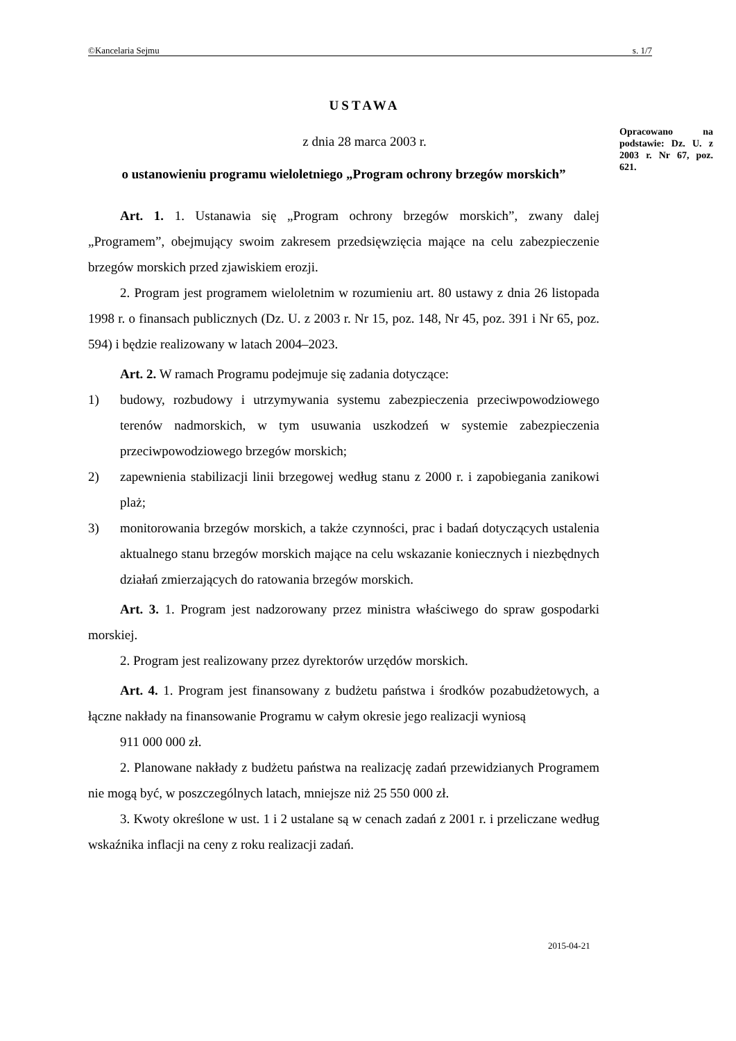©Kancelaria Sejmu s. 1/7
USTAWA
z dnia 28 marca 2003 r.
o ustanowieniu programu wieloletniego „Program ochrony brzegów morskich”
Opracowano na podstawie: Dz. U. z 2003 r. Nr 67, poz. 621.
Art. 1. 1. Ustanawia się „Program ochrony brzegów morskich”, zwany dalej „Programem”, obejmujący swoim zakresem przedsięwzięcia mające na celu zabezpieczenie brzegów morskich przed zjawiskiem erozji.
2. Program jest programem wieloletnim w rozumieniu art. 80 ustawy z dnia 26 listopada 1998 r. o finansach publicznych (Dz. U. z 2003 r. Nr 15, poz. 148, Nr 45, poz. 391 i Nr 65, poz. 594) i będzie realizowany w latach 2004–2023.
Art. 2. W ramach Programu podejmuje się zadania dotyczące:
1) budowy, rozbudowy i utrzymywania systemu zabezpieczenia przeciwpowodziowego terenów nadmorskich, w tym usuwania uszkodzeń w systemie zabezpieczenia przeciwpowodziowego brzegów morskich;
2) zapewnienia stabilizacji linii brzegowej według stanu z 2000 r. i zapobiegania zanikowi plaż;
3) monitorowania brzegów morskich, a także czynności, prac i badań dotyczących ustalenia aktualnego stanu brzegów morskich mające na celu wskazanie koniecznych i niezbędnych działań zmierzających do ratowania brzegów morskich.
Art. 3. 1. Program jest nadzorowany przez ministra właściwego do spraw gospodarki morskiej.
2. Program jest realizowany przez dyrektorów urzędów morskich.
Art. 4. 1. Program jest finansowany z budżetu państwa i środków pozabudżetowych, a łączne nakłady na finansowanie Programu w całym okresie jego realizacji wyniosą
911 000 000 zł.
2. Planowane nakłady z budżetu państwa na realizację zadań przewidzianych Programem nie mogą być, w poszczególnych latach, mniejsze niż 25 550 000 zł.
3. Kwoty określone w ust. 1 i 2 ustalane są w cenach zadań z 2001 r. i przeliczane według wskaźnika inflacji na ceny z roku realizacji zadań.
2015-04-21